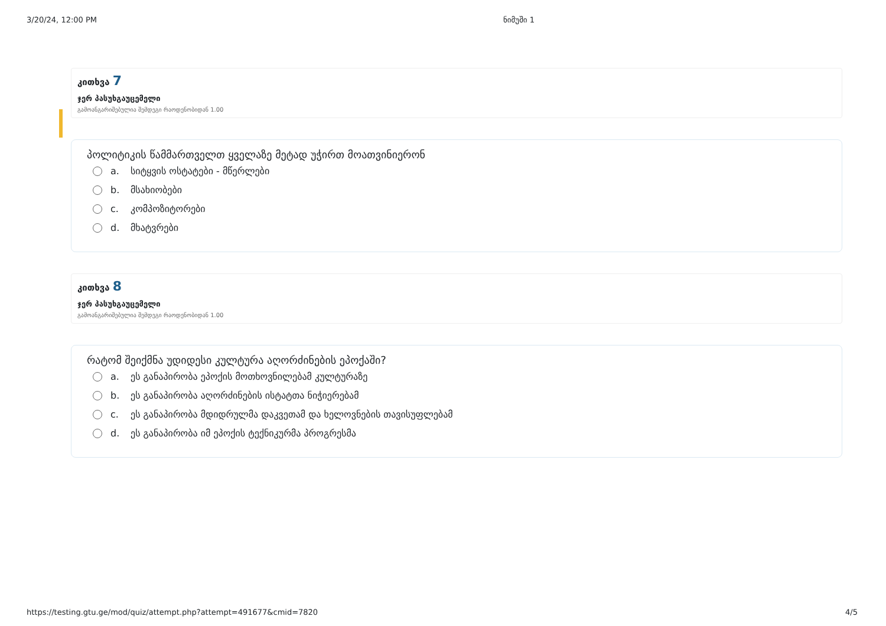3/20/24, 12:00 PM ნიმუში 1
კითხვა 7
ჯერ პასუხგაუცემელი
გამოანგარიშებულია შემდეგი რაოდენობიდან 1.00
პოლიტიკის წამმართველთ ყველაზე მეტად უჭირთ მოათვინიერონ
a. სიტყვის ოსტატები - მწერლები
b. მსახიობები
c. კომპოზიტორები
d. მხატვრები
კითხვა 8
ჯერ პასუხგაუცემელი
გამოანგარიშებულია შემდეგი რაოდენობიდან 1.00
რატომ შეიქმნა უდიდესი კულტურა აღორძინების ეპოქაში?
a. ეს განაპირობა ეპოქის მოთხოვნილებამ კულტურაზე
b. ეს განაპირობა აღორძინების ისტატთა ნიჭიერებამ
c. ეს განაპირობა მდიდრულმა დაკვეთამ და ხელოვნების თავისუფლებამ
d. ეს განაპირობა იმ ეპოქის ტექნიკურმა პროგრესმა
https://testing.gtu.ge/mod/quiz/attempt.php?attempt=491677&cmid=7820 4/5